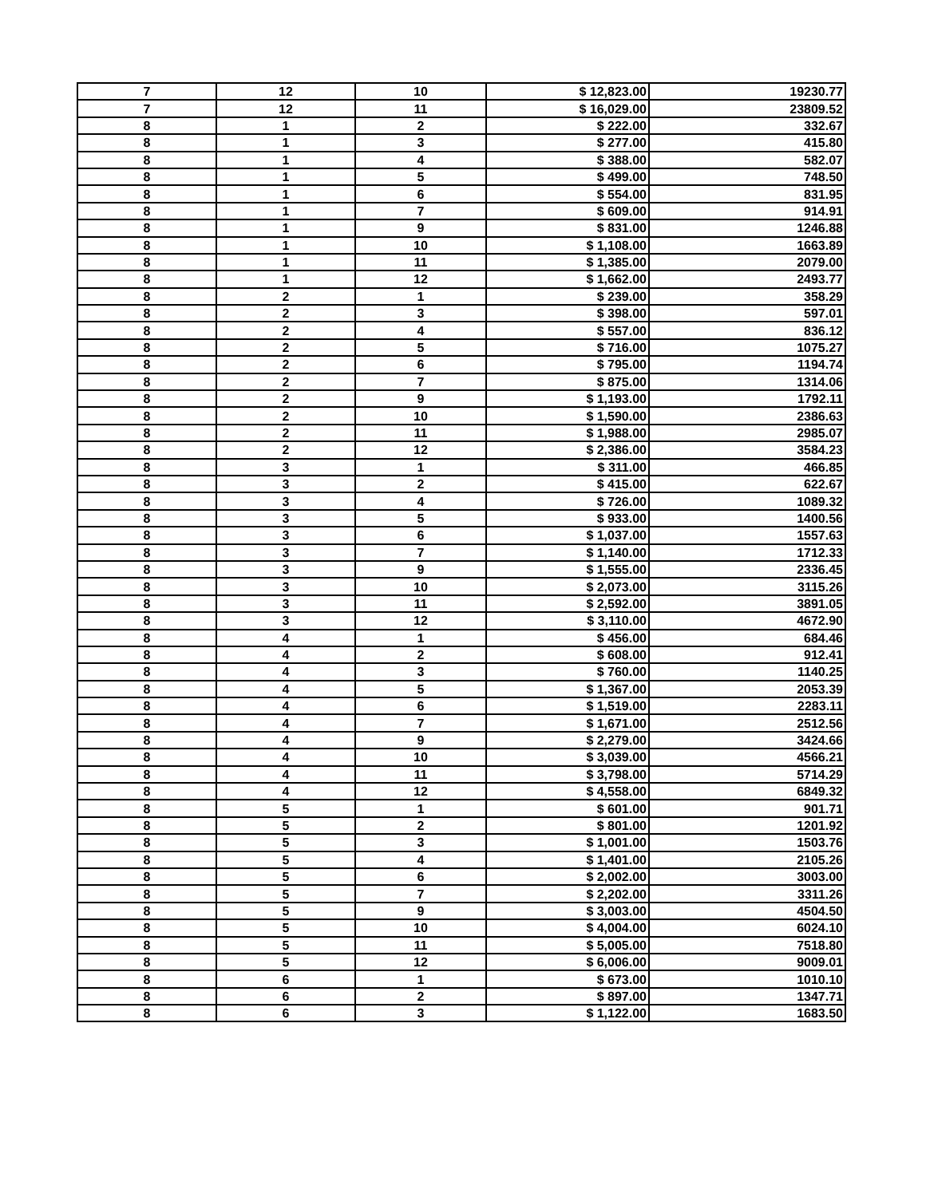| 7 | 12 | 10 | $ 12,823.00 | 19230.77 |
| 7 | 12 | 11 | $ 16,029.00 | 23809.52 |
| 8 | 1 | 2 | $ 222.00 | 332.67 |
| 8 | 1 | 3 | $ 277.00 | 415.80 |
| 8 | 1 | 4 | $ 388.00 | 582.07 |
| 8 | 1 | 5 | $ 499.00 | 748.50 |
| 8 | 1 | 6 | $ 554.00 | 831.95 |
| 8 | 1 | 7 | $ 609.00 | 914.91 |
| 8 | 1 | 9 | $ 831.00 | 1246.88 |
| 8 | 1 | 10 | $ 1,108.00 | 1663.89 |
| 8 | 1 | 11 | $ 1,385.00 | 2079.00 |
| 8 | 1 | 12 | $ 1,662.00 | 2493.77 |
| 8 | 2 | 1 | $ 239.00 | 358.29 |
| 8 | 2 | 3 | $ 398.00 | 597.01 |
| 8 | 2 | 4 | $ 557.00 | 836.12 |
| 8 | 2 | 5 | $ 716.00 | 1075.27 |
| 8 | 2 | 6 | $ 795.00 | 1194.74 |
| 8 | 2 | 7 | $ 875.00 | 1314.06 |
| 8 | 2 | 9 | $ 1,193.00 | 1792.11 |
| 8 | 2 | 10 | $ 1,590.00 | 2386.63 |
| 8 | 2 | 11 | $ 1,988.00 | 2985.07 |
| 8 | 2 | 12 | $ 2,386.00 | 3584.23 |
| 8 | 3 | 1 | $ 311.00 | 466.85 |
| 8 | 3 | 2 | $ 415.00 | 622.67 |
| 8 | 3 | 4 | $ 726.00 | 1089.32 |
| 8 | 3 | 5 | $ 933.00 | 1400.56 |
| 8 | 3 | 6 | $ 1,037.00 | 1557.63 |
| 8 | 3 | 7 | $ 1,140.00 | 1712.33 |
| 8 | 3 | 9 | $ 1,555.00 | 2336.45 |
| 8 | 3 | 10 | $ 2,073.00 | 3115.26 |
| 8 | 3 | 11 | $ 2,592.00 | 3891.05 |
| 8 | 3 | 12 | $ 3,110.00 | 4672.90 |
| 8 | 4 | 1 | $ 456.00 | 684.46 |
| 8 | 4 | 2 | $ 608.00 | 912.41 |
| 8 | 4 | 3 | $ 760.00 | 1140.25 |
| 8 | 4 | 5 | $ 1,367.00 | 2053.39 |
| 8 | 4 | 6 | $ 1,519.00 | 2283.11 |
| 8 | 4 | 7 | $ 1,671.00 | 2512.56 |
| 8 | 4 | 9 | $ 2,279.00 | 3424.66 |
| 8 | 4 | 10 | $ 3,039.00 | 4566.21 |
| 8 | 4 | 11 | $ 3,798.00 | 5714.29 |
| 8 | 4 | 12 | $ 4,558.00 | 6849.32 |
| 8 | 5 | 1 | $ 601.00 | 901.71 |
| 8 | 5 | 2 | $ 801.00 | 1201.92 |
| 8 | 5 | 3 | $ 1,001.00 | 1503.76 |
| 8 | 5 | 4 | $ 1,401.00 | 2105.26 |
| 8 | 5 | 6 | $ 2,002.00 | 3003.00 |
| 8 | 5 | 7 | $ 2,202.00 | 3311.26 |
| 8 | 5 | 9 | $ 3,003.00 | 4504.50 |
| 8 | 5 | 10 | $ 4,004.00 | 6024.10 |
| 8 | 5 | 11 | $ 5,005.00 | 7518.80 |
| 8 | 5 | 12 | $ 6,006.00 | 9009.01 |
| 8 | 6 | 1 | $ 673.00 | 1010.10 |
| 8 | 6 | 2 | $ 897.00 | 1347.71 |
| 8 | 6 | 3 | $ 1,122.00 | 1683.50 |